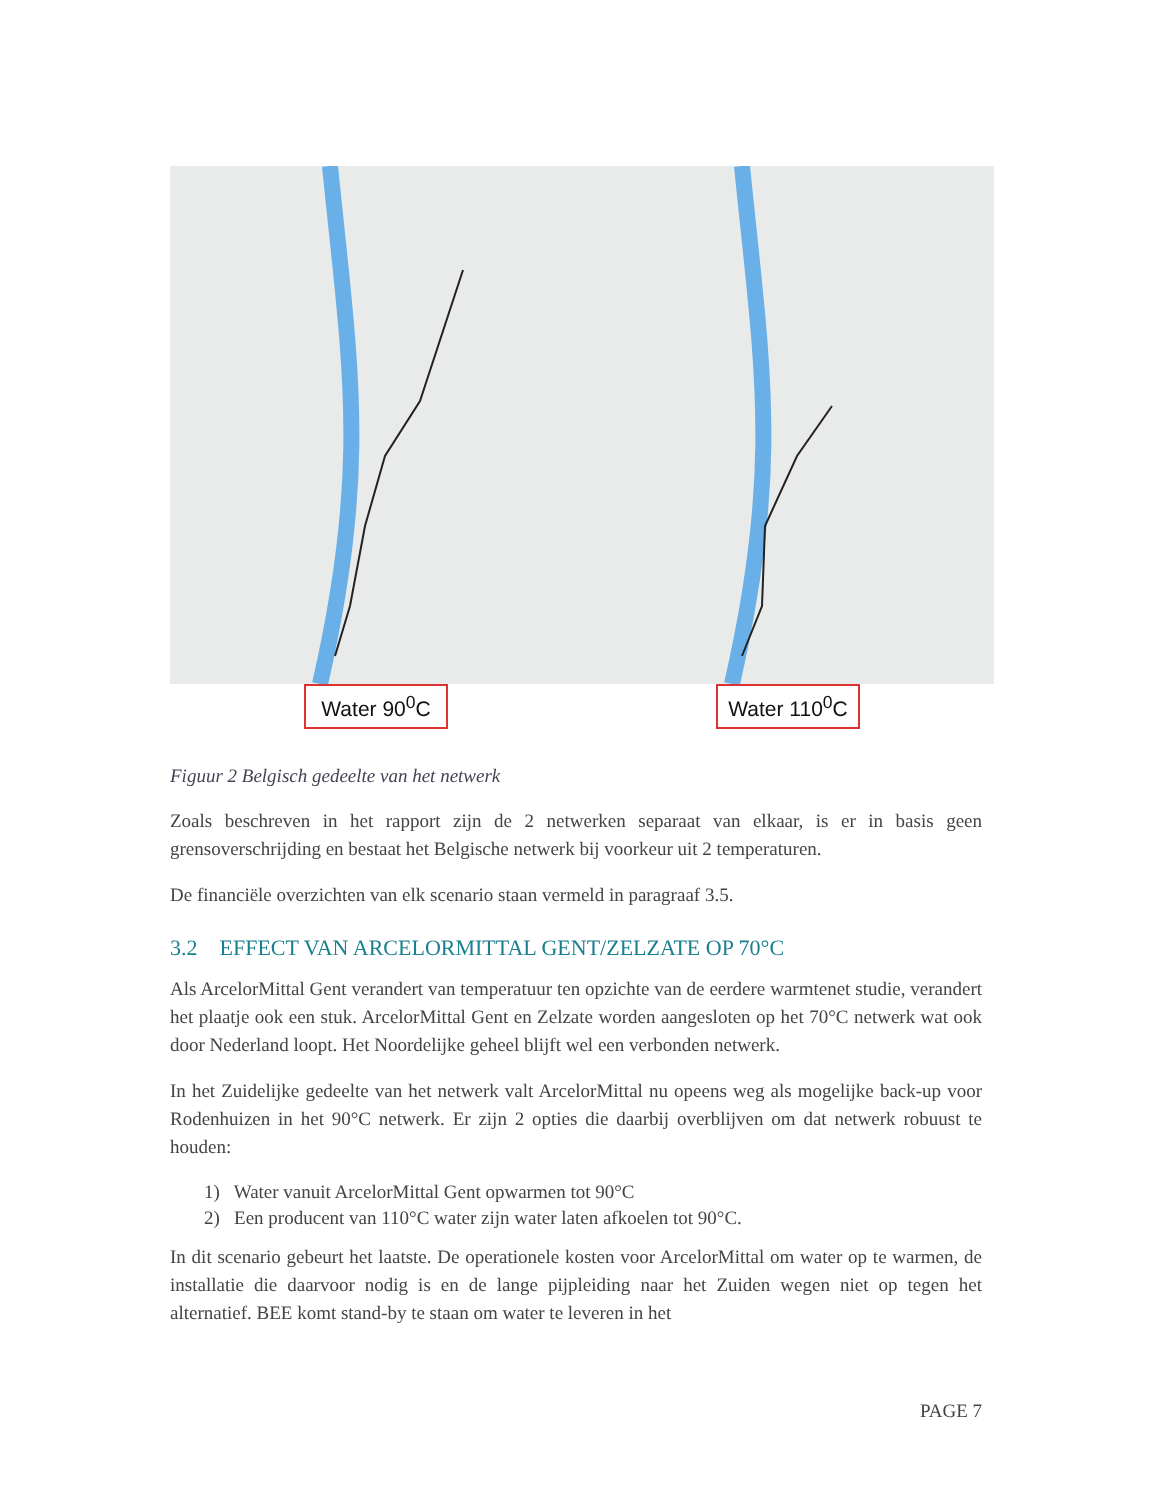Water 90<sup>0</sup>C Water 110<sup>0</sup>C
Figuur 2 Belgisch gedeelte van het netwerk
Zoals beschreven in het rapport zijn de 2 netwerken separaat van elkaar, is er in basis geen grensoverschrijding en bestaat het Belgische netwerk bij voorkeur uit 2 temperaturen.
De financiële overzichten van elk scenario staan vermeld in paragraaf 3.5.
3.2 EFFECT VAN ARCELORMITTAL GENT/ZELZATE OP 70°C
Als ArcelorMittal Gent verandert van temperatuur ten opzichte van de eerdere warmtenet studie, verandert het plaatje ook een stuk. ArcelorMittal Gent en Zelzate worden aangesloten op het 70°C netwerk wat ook door Nederland loopt. Het Noordelijke geheel blijft wel een verbonden netwerk.
In het Zuidelijke gedeelte van het netwerk valt ArcelorMittal nu opeens weg als mogelijke back-up voor Rodenhuizen in het 90°C netwerk. Er zijn 2 opties die daarbij overblijven om dat netwerk robuust te houden:
1) Water vanuit ArcelorMittal Gent opwarmen tot 90°C
2) Een producent van 110°C water zijn water laten afkoelen tot 90°C.
In dit scenario gebeurt het laatste. De operationele kosten voor ArcelorMittal om water op te warmen, de installatie die daarvoor nodig is en de lange pijpleiding naar het Zuiden wegen niet op tegen het alternatief. BEE komt stand-by te staan om water te leveren in het
PAGE 7